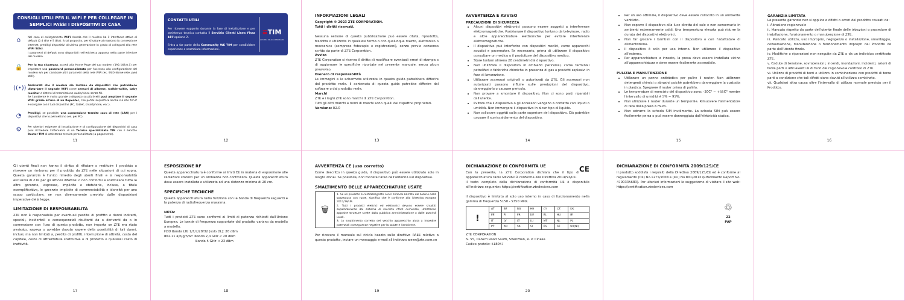CONSIGLI UTILI PER IL WiFi E PER COLLEGARE IN SEMPLICI PASSI I DISPOSITIVI DI CASA
⌂
Nel caso di collegamento WiFi ricorda che il modem ha 2 interfacce attive di default (2.4 Ghz e 5 Ghz). A tal proposito, per sfruttare al massimo la connessione internet, prediligi dispositivi di ultima generazione in grado di collegarsi alla rete WiFi 5Ghz.
I parametri di default sono disponibili nell'etichetta apposta nella parte inferiore del modem.
🔒
Per la tua sicurezza, accedi alla Home Page del tuo modem (192.168.0.1) per impostare una password personalizzata per l'accesso alla configurazione del modem e/o per cambiare altri parametri della rete WiFi (es. SSID-Nome rete, pwd WiFi).
((•))
Assicurati che il modem sia lontano da dispositivi che potrebbero disturbare il segnale WiFi come sensori di allarme, walkie-talkie, baby monitor e sistemi di trasmissione audio/video senza fili.
Se l'ambiente è molto grande o disposto su più livelli puoi ampliare il segnale WiFi grazie all'uso di un Repeater, che potrai acquistare anche sul sito tim.it e navigare con i tuoi dispositivi (PC, tablet, smartphone, ecc.).
◔
Prediligi, se possibile, una connessione tramite cavo di rete (LAN) per i dispositivi che lo permettono (es. per PC).
⚙
Per ulteriori esigenze di installazione e di configurazione dei dispositivi di casa puoi richiedere l'intervento di un Tecnico specializzato TIM con il servizio Doctor TIM di assistenza tecnica personalizzata (a pagamento).
11
CONTATTI UTILI
Per ricevere supporto durante la fase di installazione e per assistenza tecnica contatta il Servizio Clienti Linea Fissa 187 opzione 2.
Entra a far parte della Community WE TIM per condividere esperienze e scambiare informazioni.
≡TIM
LA FORZA DELLE CONNESSIONI
12
INFORMAZIONI LEGALI
Copyright © 2023 ZTE CORPORATION.
Tutti i diritti riservati.
Nessuna sezione di questa pubblicazione può essere citata, riprodotta, tradotta o utilizzata in qualsiasi forma o con qualunque mezzo, elettronico o meccanico (comprese fotocopie e registrazioni), senza previo consenso scritto da parte di ZTE Corporation.
Avviso
ZTE Corporation si riserva il diritto di modificare eventuali errori di stampa o di aggiornare le specifiche riportate nel presente manuale, senza alcun preavviso.
Esonero di responsabilità
Le immagini e le schermate utilizzate in questa guida potrebbero differire dal prodotto reale. Il contenuto di questa guida potrebbe differire dal software o dal prodotto reale.
Marchi
ZTE e i loghi ZTE sono marchi di ZTE Corporation.
Tutti gli altri marchi e nomi di marchi sono quelli dei rispettivi proprietari.
Versione: R2.0
13
AVVERTENZA E AVVISO
PRECAUZIONI DI SICUREZZA
Alcuni dispositivi elettronici possono essere soggetti a interferenze elettromagnetiche. Posizionare il dispositivo lontano da televisore, radio e altre apparecchiature elettroniche per evitare interferenze elettromagnetiche.
Il dispositivo può interferire con dispositivi medici, come apparecchi acustici e pacemaker. Se necessario, prima di utilizzare il dispositivo consultare un medico o il produttore del dispositivo medico.
Stare lontani almeno 20 centimetri dal dispositivo.
Non utilizzare il dispositivo in ambienti pericolosi, come terminali petroliferi o fabbriche chimiche in presenza di gas o prodotti esplosivi in fase di lavorazione.
Utilizzare accessori originali o autorizzati da ZTE. Gli accessori non autorizzati possono influire sulle prestazioni del dispositivo, danneggiarlo o causare pericolo.
Non provare a smontare il dispositivo. Non ci sono parti riparabili dall'utente.
Evitare che il dispositivo o gli accessori vengano a contatto con liquidi o umidità. Non immergere il dispositivo in alcun tipo di liquido.
Non collocare oggetti sulla parte superiore del dispositivo. Ciò potrebbe causare il surriscaldamento del dispositivo.
14
Per un uso ottimale, il dispositivo deve essere collocato in un ambiente ventilato.
Non esporre il dispositivo alla luce diretta del sole e non conservarlo in ambienti estremamente caldi. Una temperatura elevata può ridurre la durata dei dispositivi elettronici.
Non far giocare i bambini con il dispositivo o con l'adattatore di alimentazione.
Il dispositivo è solo per uso interno. Non utilizzare il dispositivo all'esterno.
Per apparecchiature a innesto, la presa deve essere installata vicino all'apparecchiatura e deve essere facilmente accessibile.
PULIZIA E MANUTENZIONE
Utilizzare un panno antistatico per pulire il router. Non utilizzare detergenti chimici o abrasivi poiché potrebbero danneggiare la custodia in plastica. Spegnere il router prima di pulirlo.
Le temperature di esercizio del dispositivo sono: -20C° ~ +55C° mentre l'intervallo di umidità è 5% ~ 95%.
Non utilizzare il router durante un temporale. Rimuovere l'alimentatore di rete dalla presa a muro.
Non estrarre la scheda SIM inutilmente. La scheda SIM può essere facilmente persa o può essere danneggiata dall'elettricità statica.
15
GARANZIA LIMITATA
La presente garanzia non si applica a difetti o errori del prodotto causati da:
i. Abrasione ragionevole
ii. Mancato rispetto da parte dell'utente finale delle istruzioni o procedure di installazione, funzionamento o manutenzione di ZTE.
iii. Mancato utilizzo, uso improprio, negligenza o installazione, smontaggio, conservazione, manutenzione o funzionamento impropri del Prodotto da parte dell'utente finale.
iv. Modifiche o riparazioni non eseguite da ZTE o da un individuo certificato ZTE.
v. Cadute di tensione, sovratensioni, incendi, inondazioni, incidenti, azioni di terze parti o altri eventi al di fuori del ragionevole controllo di ZTE.
vi. Utilizzo di prodotti di terzi o utilizzo in combinazione con prodotti di terze parti a condizione che tali difetti siano dovuti all'utilizzo combinato.
vii. Qualsiasi altra causa oltre l'intervallo di utilizzo normale previsto per il Prodotto.
16
Gli utenti finali non hanno il diritto di rifiutare o restituire il prodotto o ricevere un rimborso per il prodotto da ZTE nelle situazioni di cui sopra. Questa garanzia è l'unico rimedio degli utenti finali e la responsabilità esclusiva di ZTE per gli articoli difettosi o non conformi e sostituisce tutte le altre garanzie, espresse, implicite o statutarie, incluse, a titolo esemplificativo, le garanzie implicite di commerciabilità e idoneità per uno scopo particolare, se non diversamente previsto dalle disposizioni imperative della legge.
LIMITAZIONE DI RESPONSABILITÀ
ZTE non è responsabile per eventuali perdite di profitto o danni indiretti, speciali, incidentali o consequenziali risultanti da o derivanti da o in connessione con l'uso di questo prodotto, non importa se ZTE era stato avvisato, sapeva o avrebbe dovuto sapere della possibilità di tali danni, inclusi, ma non limitati a, perdita di profitti, interruzione di attività, costo del capitale, costo di attrezzature sostitutive o di prodotto o qualsiasi costo di inattività.
17
ESPOSIZIONE RF
Questa apparecchiatura è conforme ai limiti CE in materia di esposizione alle radiazioni stabiliti per un ambiente non controllato. Questa apparecchiatura deve essere installata e utilizzata ad una distanza minima di 20 cm.
SPECIFICHE TECNICHE
Questa apparecchiatura radio funziona con le bande di frequenza seguenti e la potenza di radiofrequenza massima.
NOTA:
Tutti i prodotti ZTE sono conformi ai limiti di potenza richiesti dall'Unione Europea. Le bande di frequenza supportate dal prodotto variano da modello a modello.
FDD Banda LTE 1/3/7/20/32 (solo DL): 20 dBm
802.11 a/b/g/n/ac: Banda 2,4 GHz < 20 dBm
Banda 5 GHz < 23 dBm
18
AVVERTENZA CE (uso corretto)
Come descritto in questa guida, il dispositivo può essere utilizzato solo in luoghi idonei. Se possibile, non toccare l'area dell'antenna sul dispositivo.
SMALTIMENTO DELLE APPARECCHIATURE USATE
| 🗑 | 1. Se un prodotto è contrassegnato con il simbolo barrato del bidone della spazzatura con ruote, significa che è conforme alla Direttiva europea 2012/19/UE. 2. Tutti i prodotti elettrici ed elettronici devono essere smaltiti separatamente dal sistema di raccolta rifiuti comunale, utilizzando apposite strutture scelte dalla pubblica amministrazione o dalle autorità locali. 3. Lo smaltimento corretto del vecchio apparecchio aiuta a impedire potenziali conseguenze negative per la salute e l'ambiente. |
Per ricevere il manuale sul riciclo basato sulla direttiva RAEE relativo a questo prodotto, inviare un messaggio e-mail all'indirizzo weee@zte.com.cn
19
DICHIARAZIONE DI CONFORMITÀ UE CE
Con la presente, la ZTE Corporation dichiara che il tipo di apparecchiatura radio MF296D è conforme alla Direttiva 2014/53/UE.
Il testo completo della dichiarazione di conformità UE è disponibile all'indirizzo seguente: https://certification.ztedevices.com
Il dispositivo è limitato al solo uso interno in caso di funzionamento nella gamma di frequenza 5150 - 5350 MHz.
| ! | AT | BE | BG | HR | CY | CZ | DK |
| | EE | FI | FR | DE | EL | HU | IE |
| | IT | LV | LT | LU | MT | NL | PL |
| | PT | RO | SK | SI | ES | SE | UK(NI) |
ZTE CORPORATION
N. 55, Hi-tech Road South, Shenzhen, R. P. Cinese
Codice postale: 518057
20
DICHIARAZIONE DI CONFORMITÀ 2009/125/CE
Il prodotto soddisfa i requisiti della Direttiva 2009/125/CE ed è conforme al regolamento (CE) No.1275/2008 e (EU) No.801/2013 (Riferimento Report No. 4790335683). Per ulteriori informazioni le suggeriamo di visitare il sito web: https://certification.ztedevices.com
♲
22
PAP